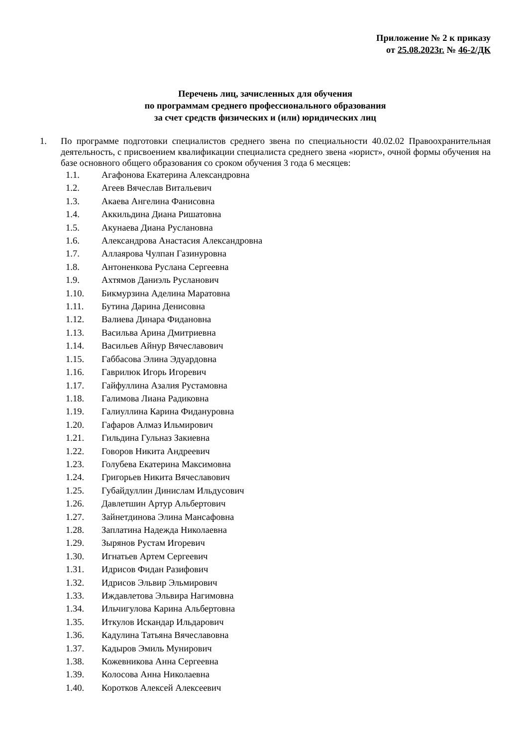Приложение № 2 к приказу
от 25.08.2023г. № 46-2/ДК
Перечень лиц, зачисленных для обучения
по программам среднего профессионального образования
за счет средств физических и (или) юридических лиц
1. По программе подготовки специалистов среднего звена по специальности 40.02.02 Правоохранительная деятельность, с присвоением квалификации специалиста среднего звена «юрист», очной формы обучения на базе основного общего образования со сроком обучения 3 года 6 месяцев:
1.1. Агафонова Екатерина Александровна
1.2. Агеев Вячеслав Витальевич
1.3. Акаева Ангелина Фанисовна
1.4. Аккильдина Диана Ришатовна
1.5. Акунаева Диана Руслановна
1.6. Александрова Анастасия Александровна
1.7. Аллаярова Чулпан Газинуровна
1.8. Антоненкова Руслана Сергеевна
1.9. Ахтямов Даниэль Русланович
1.10. Бикмурзина Аделина Маратовна
1.11. Бутина Дарина Денисовна
1.12. Валиева Динара Фидановна
1.13. Васильва Арина Дмитриевна
1.14. Васильев Айнур Вячеславович
1.15. Габбасова Элина Эдуардовна
1.16. Гаврилюк Игорь Игоревич
1.17. Гайфуллина Азалия Рустамовна
1.18. Галимова Лиана Радиковна
1.19. Галиуллина Карина Фидануровна
1.20. Гафаров Алмаз Ильмирович
1.21. Гильдина Гульназ Закиевна
1.22. Говоров Никита Андреевич
1.23. Голубева Екатерина Максимовна
1.24. Григорьев Никита Вячеславович
1.25. Губайдуллин Динислам Ильдусович
1.26. Давлетшин Артур Альбертович
1.27. Зайнетдинова Элина Мансафовна
1.28. Заплатина Надежда Николаевна
1.29. Зырянов Рустам Игоревич
1.30. Игнатьев Артем Сергеевич
1.31. Идрисов Фидан Разифович
1.32. Идрисов Эльвир Эльмирович
1.33. Иждавлетова Эльвира Нагимовна
1.34. Ильчигулова Карина Альбертовна
1.35. Иткулов Искандар Ильдарович
1.36. Кадулина Татьяна Вячеславовна
1.37. Кадыров Эмиль Мунирович
1.38. Кожевникова Анна Сергеевна
1.39. Колосова Анна Николаевна
1.40. Коротков Алексей Алексеевич